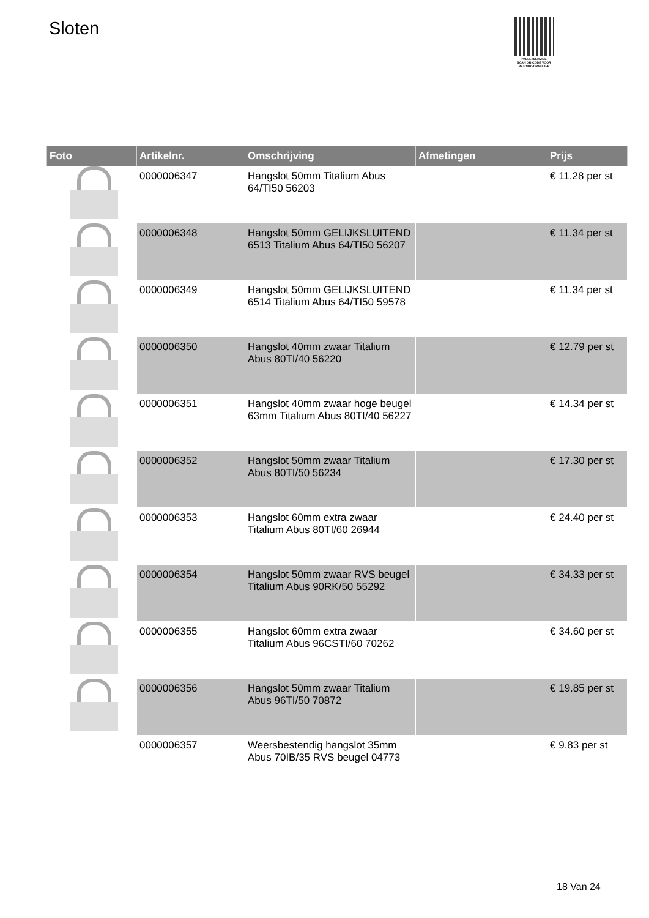Sloten
PALLETSERVICE
SCAN QR-CODE VOOR RETOURFORMULIER
| Foto | Artikelnr. | Omschrijving | Afmetingen | Prijs |
| --- | --- | --- | --- | --- |
| | 0000006347 | Hangslot 50mm Titalium Abus 64/TI50 56203 | | € 11.28 per st |
| | 0000006348 | Hangslot 50mm GELIJKSLUITEND 6513 Titalium Abus 64/TI50 56207 | | € 11.34 per st |
| | 0000006349 | Hangslot 50mm GELIJKSLUITEND 6514 Titalium Abus 64/TI50 59578 | | € 11.34 per st |
| | 0000006350 | Hangslot 40mm zwaar Titalium Abus 80TI/40 56220 | | € 12.79 per st |
| | 0000006351 | Hangslot 40mm zwaar hoge beugel 63mm Titalium Abus 80TI/40 56227 | | € 14.34 per st |
| | 0000006352 | Hangslot 50mm zwaar Titalium Abus 80TI/50 56234 | | € 17.30 per st |
| | 0000006353 | Hangslot 60mm extra zwaar Titalium Abus 80TI/60 26944 | | € 24.40 per st |
| | 0000006354 | Hangslot 50mm zwaar RVS beugel Titalium Abus 90RK/50 55292 | | € 34.33 per st |
| | 0000006355 | Hangslot 60mm extra zwaar Titalium Abus 96CSTI/60 70262 | | € 34.60 per st |
| | 0000006356 | Hangslot 50mm zwaar Titalium Abus 96TI/50 70872 | | € 19.85 per st |
| | 0000006357 | Weersbestendig hangslot 35mm Abus 70IB/35 RVS beugel 04773 | | € 9.83 per st |
18 Van 24